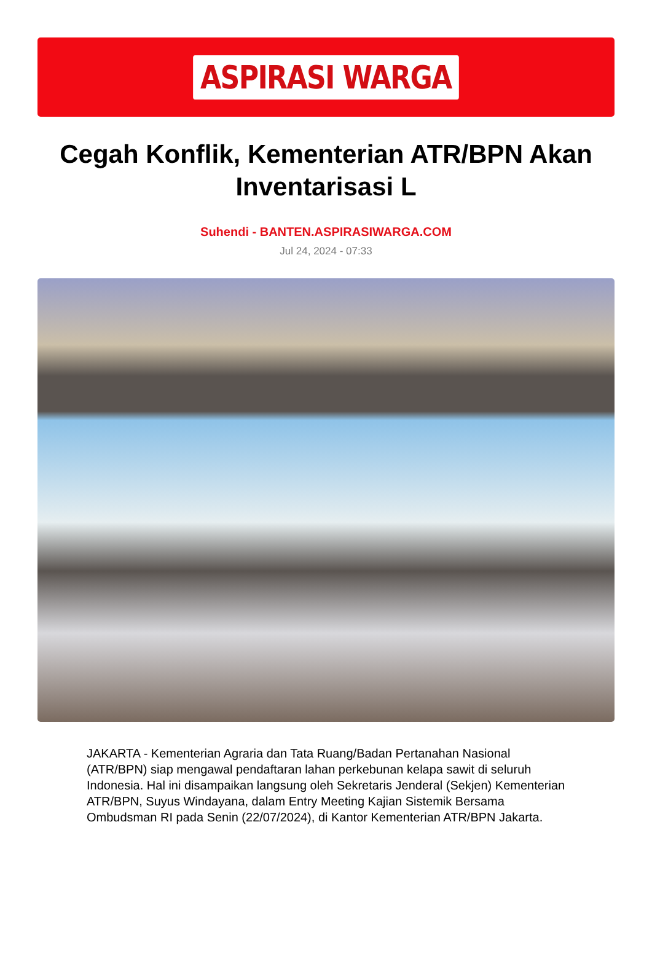ASPIRASI WARGA
Cegah Konflik, Kementerian ATR/BPN Akan Inventarisasi L
Suhendi - BANTEN.ASPIRASIWARGA.COM
Jul 24, 2024 - 07:33
JAKARTA - Kementerian Agraria dan Tata Ruang/Badan Pertanahan Nasional (ATR/BPN) siap mengawal pendaftaran lahan perkebunan kelapa sawit di seluruh Indonesia. Hal ini disampaikan langsung oleh Sekretaris Jenderal (Sekjen) Kementerian ATR/BPN, Suyus Windayana, dalam Entry Meeting Kajian Sistemik Bersama Ombudsman RI pada Senin (22/07/2024), di Kantor Kementerian ATR/BPN Jakarta.